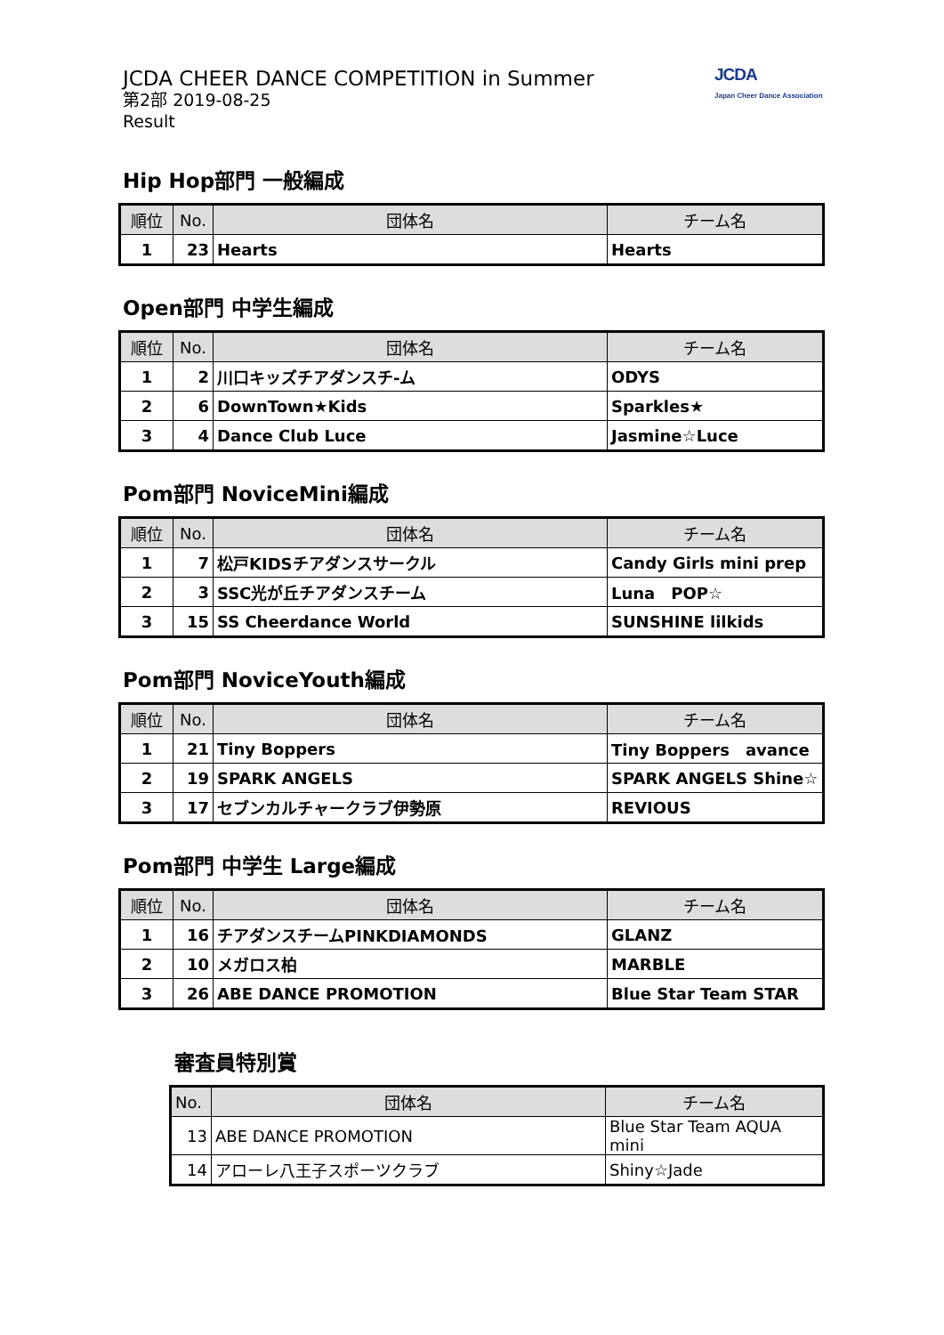JCDA CHEER DANCE COMPETITION in Summer
第2部 2019-08-25
Result
JCDA
Japan Cheer Dance Association
Hip Hop部門 一般編成
| 順位 | No. | 団体名 | チーム名 |
| --- | --- | --- | --- |
| 1 | 23 | Hearts | Hearts |
Open部門 中学生編成
| 順位 | No. | 団体名 | チーム名 |
| --- | --- | --- | --- |
| 1 | 2 | 川口キッズチアダンスチ-ム | ODYS |
| 2 | 6 | DownTown★Kids | Sparkles★ |
| 3 | 4 | Dance Club Luce | Jasmine☆Luce |
Pom部門 NoviceMini編成
| 順位 | No. | 団体名 | チーム名 |
| --- | --- | --- | --- |
| 1 | 7 | 松戸KIDSチアダンスサークル | Candy Girls mini prep |
| 2 | 3 | SSC光が丘チアダンスチーム | Luna POP☆ |
| 3 | 15 | SS Cheerdance World | SUNSHINE lilkids |
Pom部門 NoviceYouth編成
| 順位 | No. | 団体名 | チーム名 |
| --- | --- | --- | --- |
| 1 | 21 | Tiny Boppers | Tiny Boppers avance |
| 2 | 19 | SPARK ANGELS | SPARK ANGELS Shine☆ |
| 3 | 17 | セブンカルチャークラブ伊勢原 | REVIOUS |
Pom部門 中学生 Large編成
| 順位 | No. | 団体名 | チーム名 |
| --- | --- | --- | --- |
| 1 | 16 | チアダンスチームPINKDIAMONDS | GLANZ |
| 2 | 10 | メガロス柏 | MARBLE |
| 3 | 26 | ABE DANCE PROMOTION | Blue Star Team STAR |
審査員特別賞
| No. | 団体名 | チーム名 |
| --- | --- | --- |
| 13 | ABE DANCE PROMOTION | Blue Star Team AQUA mini |
| 14 | アローレ八王子スポーツクラブ | Shiny☆Jade |